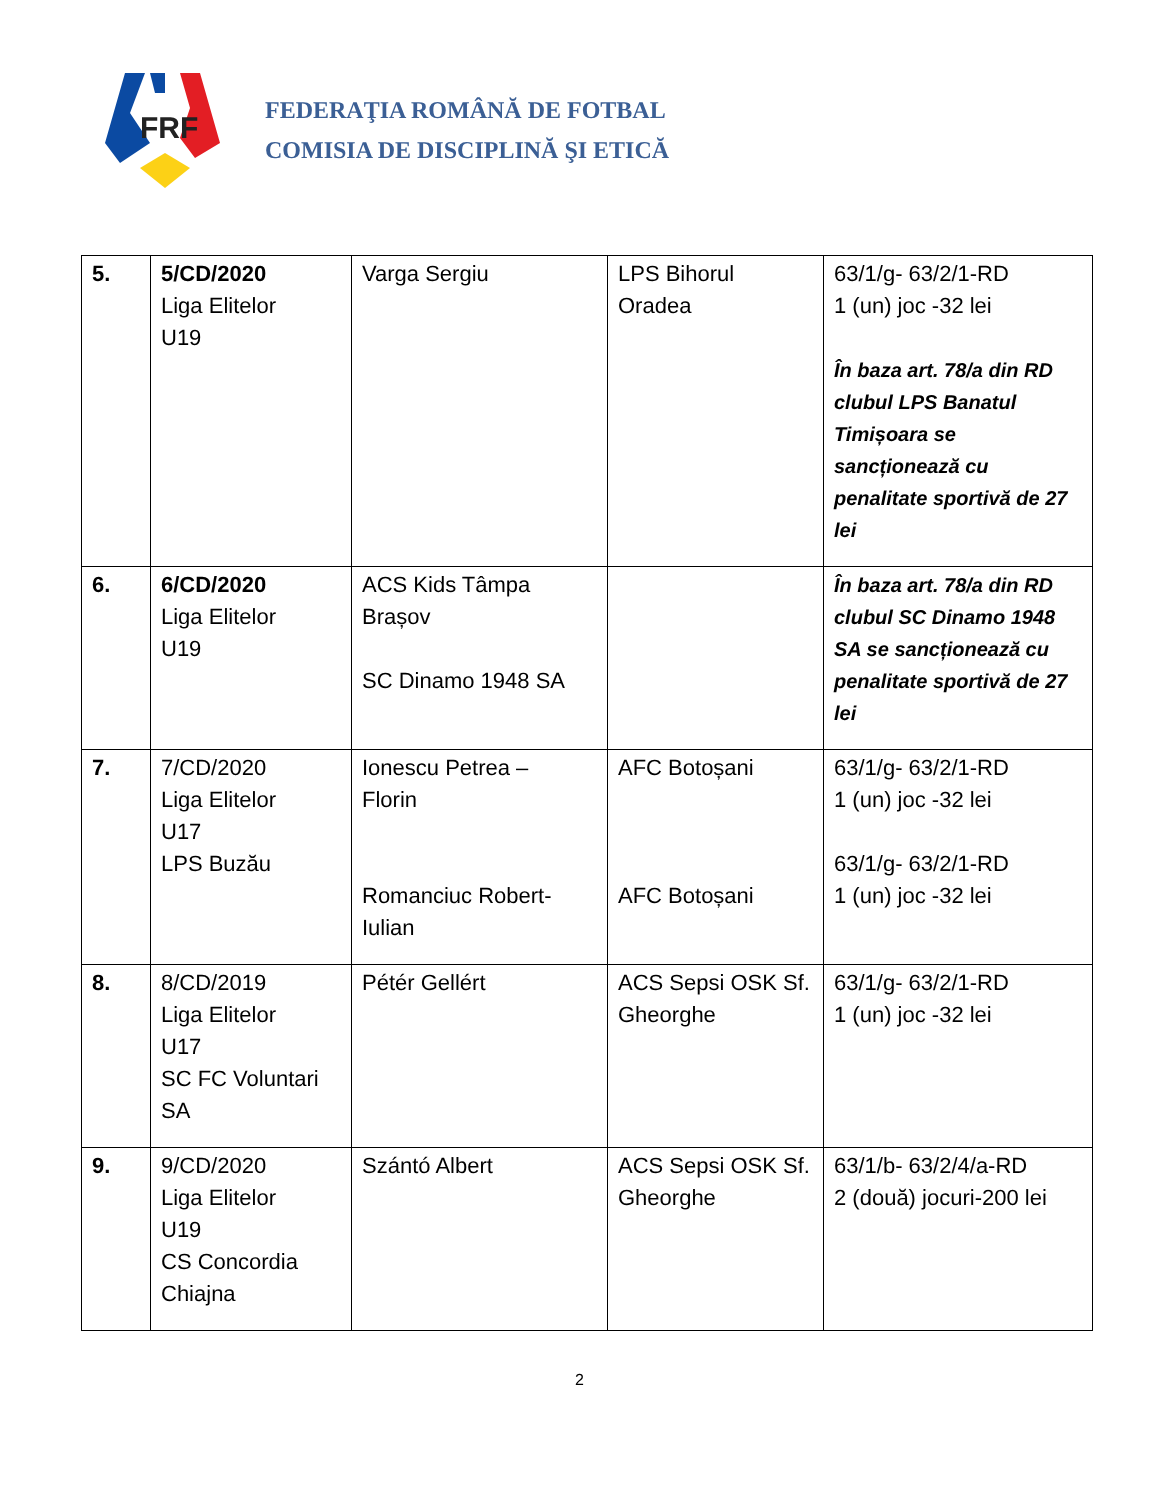FRF
FEDERAŢIA ROMÂNĂ DE FOTBAL
COMISIA DE DISCIPLINĂ ŞI ETICĂ
| 5. | 5/CD/2020 Liga Elitelor U19 | Varga Sergiu | LPS Bihorul Oradea | 63/1/g- 63/2/1-RD 1 (un) joc -32 lei În baza art. 78/a din RD clubul LPS Banatul Timișoara se sancționează cu penalitate sportivă de 27 lei |
| 6. | 6/CD/2020 Liga Elitelor U19 | ACS Kids Tâmpa Brașov SC Dinamo 1948 SA | | În baza art. 78/a din RD clubul SC Dinamo 1948 SA se sancționează cu penalitate sportivă de 27 lei |
| 7. | 7/CD/2020 Liga Elitelor U17 LPS Buzău | Ionescu Petrea – Florin Romanciuc Robert- Iulian | AFC Botoșani AFC Botoșani | 63/1/g- 63/2/1-RD 1 (un) joc -32 lei 63/1/g- 63/2/1-RD 1 (un) joc -32 lei |
| 8. | 8/CD/2019 Liga Elitelor U17 SC FC Voluntari SA | Pétér Gellért | ACS Sepsi OSK Sf. Gheorghe | 63/1/g- 63/2/1-RD 1 (un) joc -32 lei |
| 9. | 9/CD/2020 Liga Elitelor U19 CS Concordia Chiajna | Szántó Albert | ACS Sepsi OSK Sf. Gheorghe | 63/1/b- 63/2/4/a-RD 2 (două) jocuri-200 lei |
2